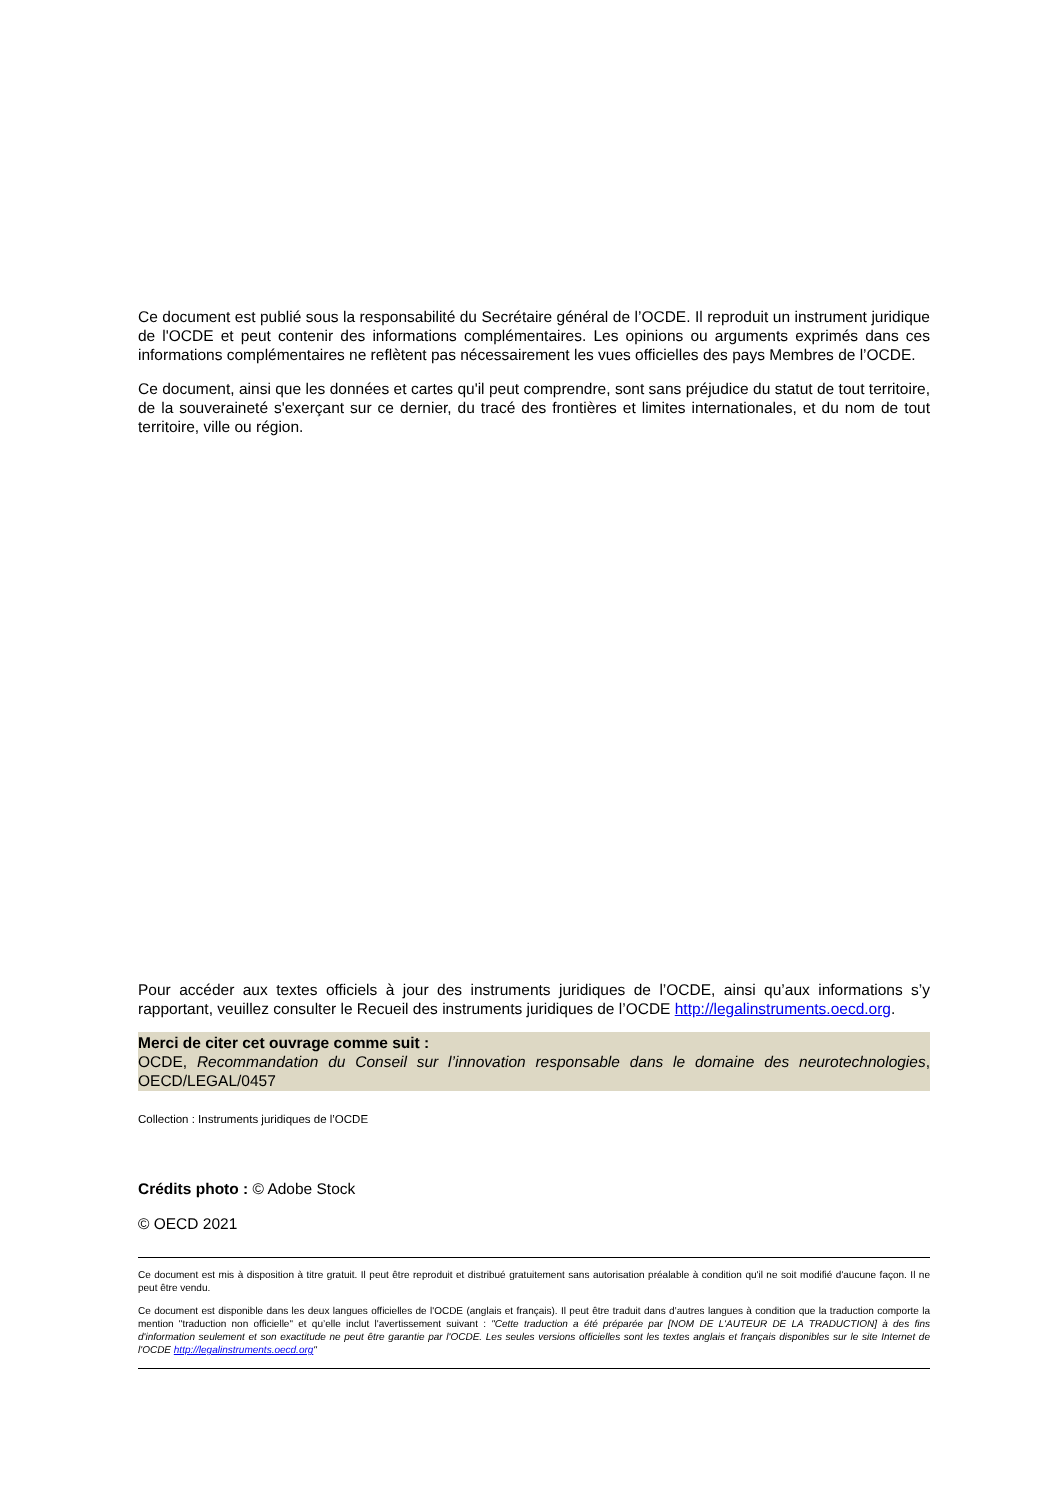Ce document est publié sous la responsabilité du Secrétaire général de l’OCDE. Il reproduit un instrument juridique de l'OCDE et peut contenir des informations complémentaires. Les opinions ou arguments exprimés dans ces informations complémentaires ne reflètent pas nécessairement les vues officielles des pays Membres de l’OCDE.
Ce document, ainsi que les données et cartes qu'il peut comprendre, sont sans préjudice du statut de tout territoire, de la souveraineté s'exerçant sur ce dernier, du tracé des frontières et limites internationales, et du nom de tout territoire, ville ou région.
Pour accéder aux textes officiels à jour des instruments juridiques de l’OCDE, ainsi qu’aux informations s’y rapportant, veuillez consulter le Recueil des instruments juridiques de l’OCDE http://legalinstruments.oecd.org.
Merci de citer cet ouvrage comme suit :
OCDE, Recommandation du Conseil sur l’innovation responsable dans le domaine des neurotechnologies, OECD/LEGAL/0457
Collection : Instruments juridiques de l’OCDE
Crédits photo : © Adobe Stock
© OECD 2021
Ce document est mis à disposition à titre gratuit. Il peut être reproduit et distribué gratuitement sans autorisation préalable à condition qu'il ne soit modifié d'aucune façon. Il ne peut être vendu.
Ce document est disponible dans les deux langues officielles de l'OCDE (anglais et français). Il peut être traduit dans d’autres langues à condition que la traduction comporte la mention "traduction non officielle" et qu’elle inclut l'avertissement suivant : "Cette traduction a été préparée par [NOM DE L'AUTEUR DE LA TRADUCTION] à des fins d'information seulement et son exactitude ne peut être garantie par l'OCDE. Les seules versions officielles sont les textes anglais et français disponibles sur le site Internet de l'OCDE http://legalinstruments.oecd.org"